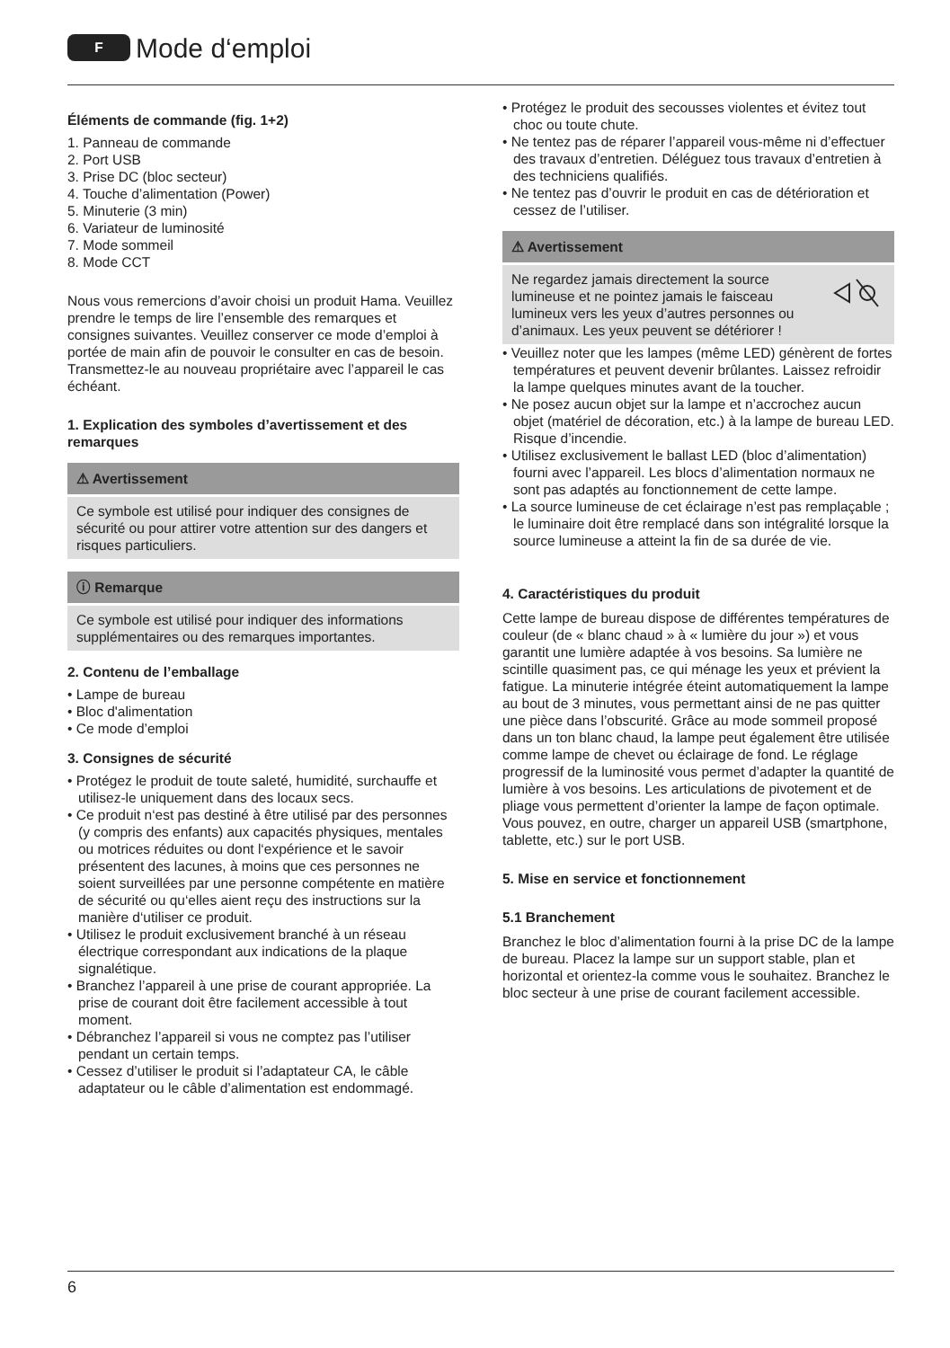F Mode d‘emploi
Éléments de commande (fig. 1+2)
1. Panneau de commande
2. Port USB
3. Prise DC (bloc secteur)
4. Touche d’alimentation (Power)
5. Minuterie (3 min)
6. Variateur de luminosité
7. Mode sommeil
8. Mode CCT
Nous vous remercions d’avoir choisi un produit Hama. Veuillez prendre le temps de lire l’ensemble des remarques et consignes suivantes. Veuillez conserver ce mode d’emploi à portée de main afin de pouvoir le consulter en cas de besoin. Transmettez-le au nouveau propriétaire avec l’appareil le cas échéant.
1. Explication des symboles d’avertissement et des remarques
⚠ Avertissement
Ce symbole est utilisé pour indiquer des consignes de sécurité ou pour attirer votre attention sur des dangers et risques particuliers.
ⓘ Remarque
Ce symbole est utilisé pour indiquer des informations supplémentaires ou des remarques importantes.
2. Contenu de l’emballage
• Lampe de bureau
• Bloc d'alimentation
• Ce mode d’emploi
3. Consignes de sécurité
• Protégez le produit de toute saleté, humidité, surchauffe et utilisez-le uniquement dans des locaux secs.
• Ce produit n‘est pas destiné à être utilisé par des personnes (y compris des enfants) aux capacités physiques, mentales ou motrices réduites ou dont l‘expérience et le savoir présentent des lacunes, à moins que ces personnes ne soient surveillées par une personne compétente en matière de sécurité ou qu‘elles aient reçu des instructions sur la manière d‘utiliser ce produit.
• Utilisez le produit exclusivement branché à un réseau électrique correspondant aux indications de la plaque signalétique.
• Branchez l’appareil à une prise de courant appropriée. La prise de courant doit être facilement accessible à tout moment.
• Débranchez l’appareil si vous ne comptez pas l’utiliser pendant un certain temps.
• Cessez d’utiliser le produit si l’adaptateur CA, le câble adaptateur ou le câble d’alimentation est endommagé.
• Protégez le produit des secousses violentes et évitez tout choc ou toute chute.
• Ne tentez pas de réparer l’appareil vous-même ni d’effectuer des travaux d’entretien. Déléguez tous travaux d’entretien à des techniciens qualifiés.
• Ne tentez pas d’ouvrir le produit en cas de détérioration et cessez de l’utiliser.
⚠ Avertissement
Ne regardez jamais directement la source lumineuse et ne pointez jamais le faisceau lumineux vers les yeux d’autres personnes ou d’animaux. Les yeux peuvent se détériorer !
• Veuillez noter que les lampes (même LED) génèrent de fortes températures et peuvent devenir brûlantes. Laissez refroidir la lampe quelques minutes avant de la toucher.
• Ne posez aucun objet sur la lampe et n’accrochez aucun objet (matériel de décoration, etc.) à la lampe de bureau LED. Risque d’incendie.
• Utilisez exclusivement le ballast LED (bloc d’alimentation) fourni avec l’appareil. Les blocs d’alimentation normaux ne sont pas adaptés au fonctionnement de cette lampe.
• La source lumineuse de cet éclairage n’est pas remplaçable ; le luminaire doit être remplacé dans son intégralité lorsque la source lumineuse a atteint la fin de sa durée de vie.
4. Caractéristiques du produit
Cette lampe de bureau dispose de différentes températures de couleur (de « blanc chaud » à « lumière du jour ») et vous garantit une lumière adaptée à vos besoins. Sa lumière ne scintille quasiment pas, ce qui ménage les yeux et prévient la fatigue. La minuterie intégrée éteint automatiquement la lampe au bout de 3 minutes, vous permettant ainsi de ne pas quitter une pièce dans l’obscurité. Grâce au mode sommeil proposé dans un ton blanc chaud, la lampe peut également être utilisée comme lampe de chevet ou éclairage de fond. Le réglage progressif de la luminosité vous permet d’adapter la quantité de lumière à vos besoins. Les articulations de pivotement et de pliage vous permettent d’orienter la lampe de façon optimale. Vous pouvez, en outre, charger un appareil USB (smartphone, tablette, etc.) sur le port USB.
5. Mise en service et fonctionnement
5.1 Branchement
Branchez le bloc d’alimentation fourni à la prise DC de la lampe de bureau. Placez la lampe sur un support stable, plan et horizontal et orientez-la comme vous le souhaitez. Branchez le bloc secteur à une prise de courant facilement accessible.
6